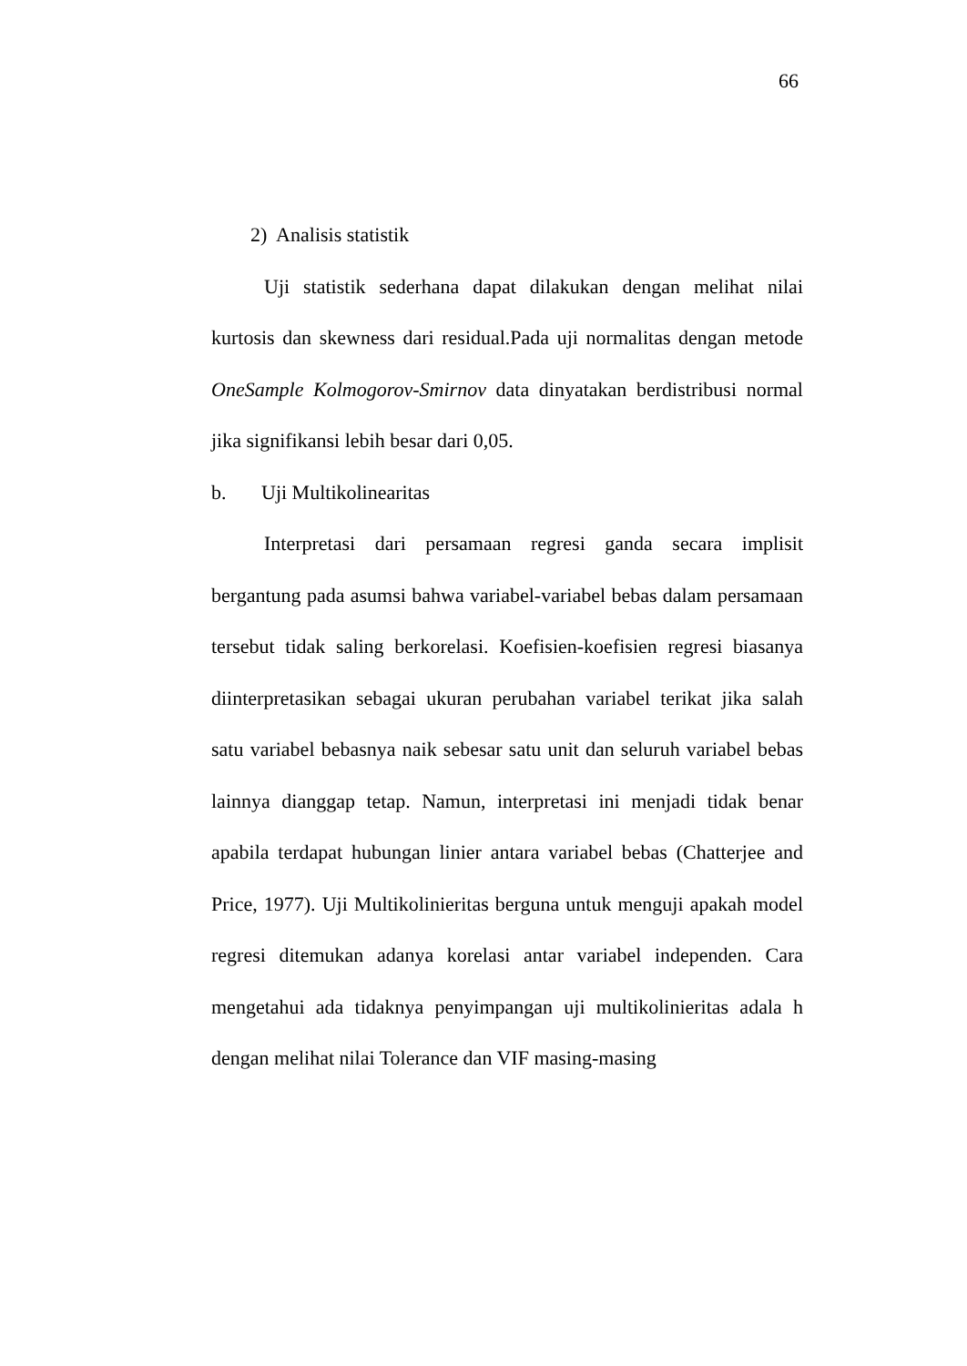66
2) Analisis statistik
Uji statistik sederhana dapat dilakukan dengan melihat nilai kurtosis dan skewness dari residual.Pada uji normalitas dengan metode OneSample Kolmogorov-Smirnov data dinyatakan berdistribusi normal jika signifikansi lebih besar dari 0,05.
b. Uji Multikolinearitas
Interpretasi dari persamaan regresi ganda secara implisit bergantung pada asumsi bahwa variabel-variabel bebas dalam persamaan tersebut tidak saling berkorelasi. Koefisien-koefisien regresi biasanya diinterpretasikan sebagai ukuran perubahan variabel terikat jika salah satu variabel bebasnya naik sebesar satu unit dan seluruh variabel bebas lainnya dianggap tetap. Namun, interpretasi ini menjadi tidak benar apabila terdapat hubungan linier antara variabel bebas (Chatterjee and Price, 1977). Uji Multikolinieritas berguna untuk menguji apakah model regresi ditemukan adanya korelasi antar variabel independen. Cara mengetahui ada tidaknya penyimpangan uji multikolinieritas adala h dengan melihat nilai Tolerance dan VIF masing-masing